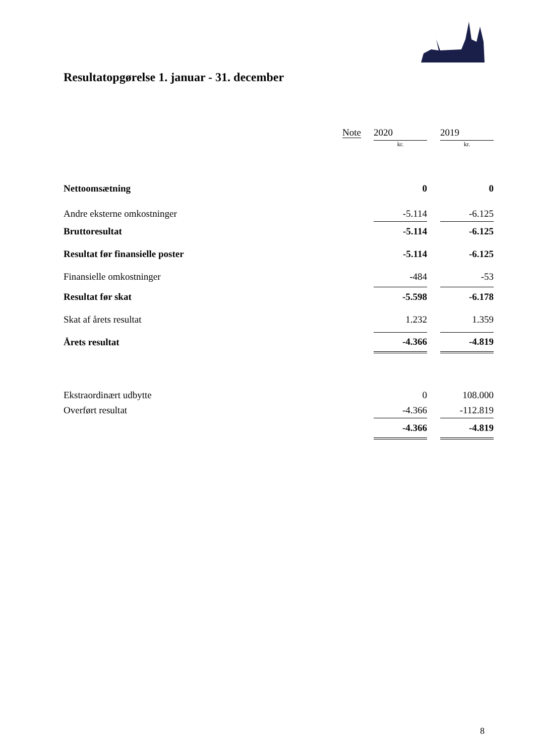Resultatopgørelse 1. januar - 31. december
| | Note | | 2020 | | 2019 |
| | | | kr. | | kr. |
| Nettoomsætning | | | 0 | | 0 |
| Andre eksterne omkostninger | | | -5.114 | | -6.125 |
| Bruttoresultat | | | -5.114 | | -6.125 |
| Resultat før finansielle poster | | | -5.114 | | -6.125 |
| Finansielle omkostninger | | | -484 | | -53 |
| Resultat før skat | | | -5.598 | | -6.178 |
| Skat af årets resultat | | | 1.232 | | 1.359 |
| Årets resultat | | | -4.366 | | -4.819 |
| Ekstraordinært udbytte | | | 0 | | 108.000 |
| Overført resultat | | | -4.366 | | -112.819 |
| | | | -4.366 | | -4.819 |
8